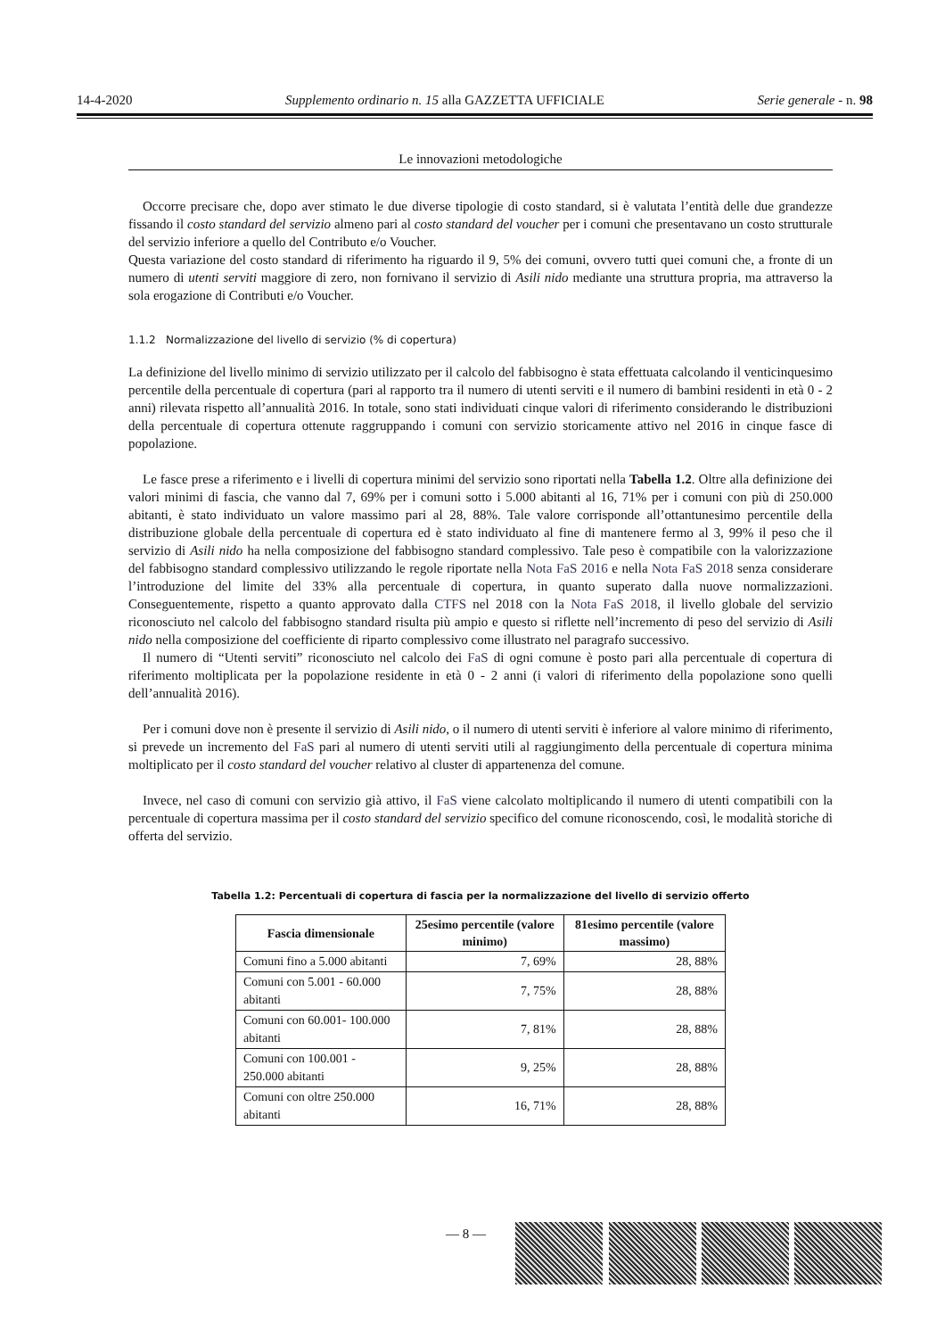14-4-2020 Supplemento ordinario n. 15 alla GAZZETTA UFFICIALE Serie generale - n. 98
Le innovazioni metodologiche
Occorre precisare che, dopo aver stimato le due diverse tipologie di costo standard, si è valutata l’entità delle due grandezze fissando il costo standard del servizio almeno pari al costo standard del voucher per i comuni che presentavano un costo strutturale del servizio inferiore a quello del Contributo e/o Voucher.
Questa variazione del costo standard di riferimento ha riguardo il 9, 5% dei comuni, ovvero tutti quei comuni che, a fronte di un numero di utenti serviti maggiore di zero, non fornivano il servizio di Asili nido mediante una struttura propria, ma attraverso la sola erogazione di Contributi e/o Voucher.
1.1.2 Normalizzazione del livello di servizio (% di copertura)
La definizione del livello minimo di servizio utilizzato per il calcolo del fabbisogno è stata effettuata calcolando il venticinquesimo percentile della percentuale di copertura (pari al rapporto tra il numero di utenti serviti e il numero di bambini residenti in età 0 - 2 anni) rilevata rispetto all’annualità 2016. In totale, sono stati individuati cinque valori di riferimento considerando le distribuzioni della percentuale di copertura ottenute raggruppando i comuni con servizio storicamente attivo nel 2016 in cinque fasce di popolazione.
Le fasce prese a riferimento e i livelli di copertura minimi del servizio sono riportati nella Tabella 1.2. Oltre alla definizione dei valori minimi di fascia, che vanno dal 7, 69% per i comuni sotto i 5.000 abitanti al 16, 71% per i comuni con più di 250.000 abitanti, è stato individuato un valore massimo pari al 28, 88%. Tale valore corrisponde all’ottantunesimo percentile della distribuzione globale della percentuale di copertura ed è stato individuato al fine di mantenere fermo al 3, 99% il peso che il servizio di Asili nido ha nella composizione del fabbisogno standard complessivo. Tale peso è compatibile con la valorizzazione del fabbisogno standard complessivo utilizzando le regole riportate nella Nota FaS 2016 e nella Nota FaS 2018 senza considerare l’introduzione del limite del 33% alla percentuale di copertura, in quanto superato dalla nuove normalizzazioni. Conseguentemente, rispetto a quanto approvato dalla CTFS nel 2018 con la Nota FaS 2018, il livello globale del servizio riconosciuto nel calcolo del fabbisogno standard risulta più ampio e questo si riflette nell’incremento di peso del servizio di Asili nido nella composizione del coefficiente di riparto complessivo come illustrato nel paragrafo successivo.
Il numero di “Utenti serviti” riconosciuto nel calcolo dei FaS di ogni comune è posto pari alla percentuale di copertura di riferimento moltiplicata per la popolazione residente in età 0 - 2 anni (i valori di riferimento della popolazione sono quelli dell’annualità 2016).
Per i comuni dove non è presente il servizio di Asili nido, o il numero di utenti serviti è inferiore al valore minimo di riferimento, si prevede un incremento del FaS pari al numero di utenti serviti utili al raggiungimento della percentuale di copertura minima moltiplicato per il costo standard del voucher relativo al cluster di appartenenza del comune.
Invece, nel caso di comuni con servizio già attivo, il FaS viene calcolato moltiplicando il numero di utenti compatibili con la percentuale di copertura massima per il costo standard del servizio specifico del comune riconoscendo, così, le modalità storiche di offerta del servizio.
Tabella 1.2: Percentuali di copertura di fascia per la normalizzazione del livello di servizio offerto
| Fascia dimensionale | 25esimo percentile (valore minimo) | 81esimo percentile (valore massimo) |
| --- | --- | --- |
| Comuni fino a 5.000 abitanti | 7, 69% | 28, 88% |
| Comuni con 5.001 - 60.000 abitanti | 7, 75% | 28, 88% |
| Comuni con 60.001- 100.000 abitanti | 7, 81% | 28, 88% |
| Comuni con 100.001 - 250.000 abitanti | 9, 25% | 28, 88% |
| Comuni con oltre 250.000 abitanti | 16, 71% | 28, 88% |
— 8 —